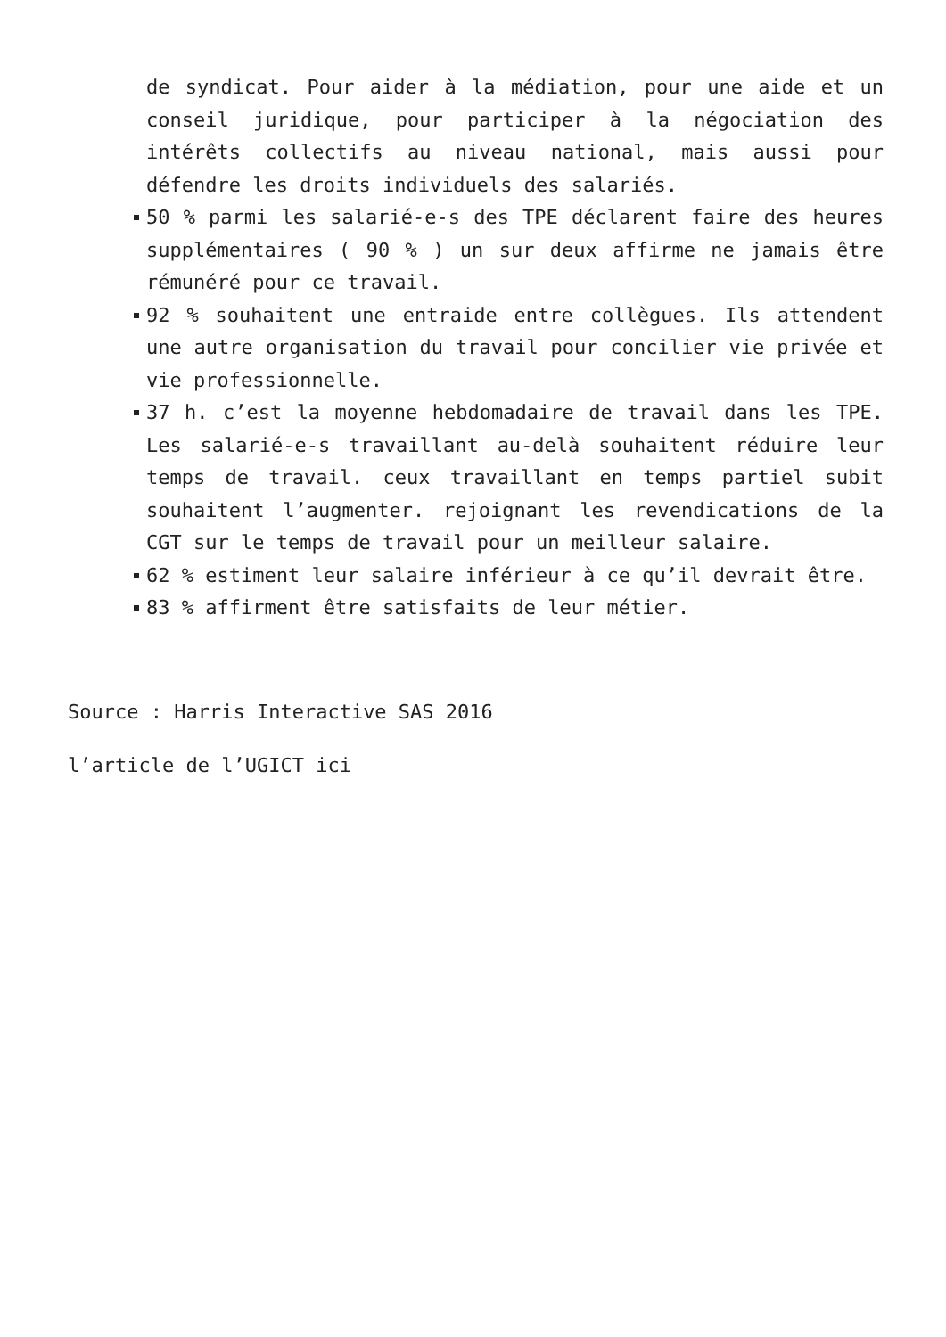de syndicat. Pour aider à la médiation, pour une aide et un conseil juridique, pour participer à la négociation des intérêts collectifs au niveau national, mais aussi pour défendre les droits individuels des salariés.
50 % parmi les salarié-e-s des TPE déclarent faire des heures supplémentaires ( 90 % ) un sur deux affirme ne jamais être rémunéré pour ce travail.
92 % souhaitent une entraide entre collègues. Ils attendent une autre organisation du travail pour concilier vie privée et vie professionnelle.
37 h. c’est la moyenne hebdomadaire de travail dans les TPE. Les salarié-e-s travaillant au-delà souhaitent réduire leur temps de travail. ceux travaillant en temps partiel subit souhaitent l’augmenter. rejoignant les revendications de la CGT sur le temps de travail pour un meilleur salaire.
62 % estiment leur salaire inférieur à ce qu’il devrait être.
83 % affirment être satisfaits de leur métier.
Source : Harris Interactive SAS 2016
l’article de l’UGICT ici